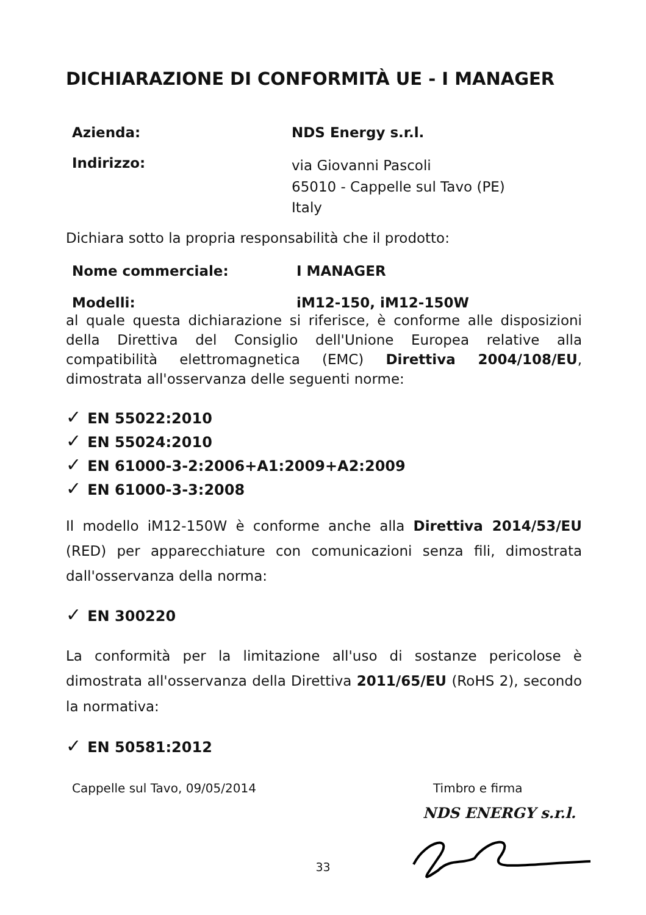DICHIARAZIONE DI CONFORMITÀ UE - I MANAGER
Azienda: NDS Energy s.r.l.
Indirizzo:
via Giovanni Pascoli
65010 - Cappelle sul Tavo (PE)
Italy
Dichiara sotto la propria responsabilità che il prodotto:
Nome commerciale: I MANAGER
Modelli: iM12-150, iM12-150W
al quale questa dichiarazione si riferisce, è conforme alle disposizioni della Direttiva del Consiglio dell'Unione Europea relative alla compatibilità elettromagnetica (EMC) Direttiva 2004/108/EU, dimostrata all'osservanza delle seguenti norme:
✓ EN 55022:2010
✓ EN 55024:2010
✓ EN 61000-3-2:2006+A1:2009+A2:2009
✓ EN 61000-3-3:2008
Il modello iM12-150W è conforme anche alla Direttiva 2014/53/EU (RED) per apparecchiature con comunicazioni senza fili, dimostrata dall'osservanza della norma:
✓ EN 300220
La conformità per la limitazione all'uso di sostanze pericolose è dimostrata all'osservanza della Direttiva 2011/65/EU (RoHS 2), secondo la normativa:
✓ EN 50581:2012
Cappelle sul Tavo, 09/05/2014 Timbro e firma
NDS ENERGY s.r.l.
33